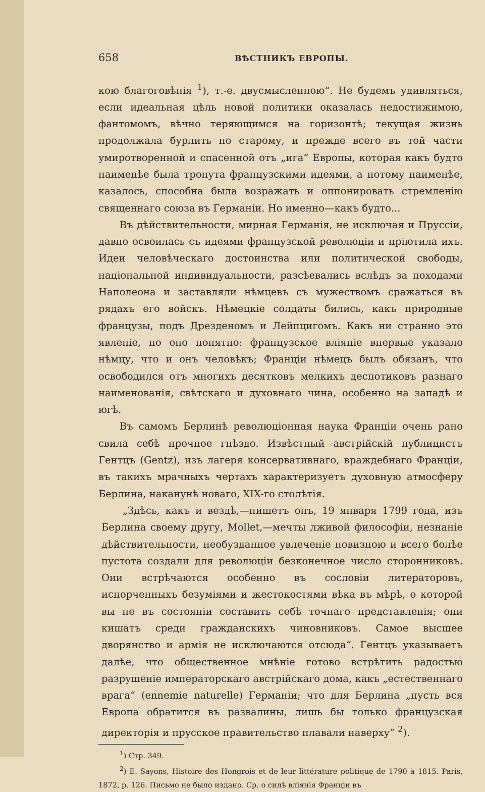658 ВѢСТНИКЪ ЕВРОПЫ.
кою благоговѣнія <sup>1</sup>), т.-е. двусмысленною“. Не будемъ удивляться, если идеальная цѣль новой политики оказалась недостижимою, фантомомъ, вѣчно теряющимся на горизонтѣ; текущая жизнь продолжала бурлить по старому, и прежде всего въ той части умиротворенной и спасенной отъ „ига“ Европы, которая какъ будто наименѣе была тронута французскими идеями, а потому наименѣе, казалось, способна была возражать и оппонировать стремленію священнаго союза въ Германіи. Но именно—какъ будто...
Въ дѣйствительности, мирная Германія, не исключая и Пруссіи, давно освоилась съ идеями французской революціи и пріютила ихъ. Идеи человѣческаго достоинства или политической свободы, національной индивидуальности, разсѣевались вслѣдъ за походами Наполеона и заставляли нѣмцевъ съ мужествомъ сражаться въ рядахъ его войскъ. Нѣмецкіе солдаты бились, какъ природные французы, подъ Дрезденомъ и Лейпцигомъ. Какъ ни странно это явленіе, но оно понятно: французское вліяніе впервые указало нѣмцу, что и онъ человѣкъ; Франціи нѣмецъ былъ обязанъ, что освободился отъ многихъ десятковъ мелкихъ деспотиковъ разнаго наименованія, свѣтскаго и духовнаго чина, особенно на западѣ и югѣ.
Въ самомъ Берлинѣ революціонная наука Франціи очень рано свила себѣ прочное гнѣздо. Извѣстный австрійскій публицистъ Гентцъ (Gentz), изъ лагеря консервативнаго, враждебнаго Франціи, въ такихъ мрачныхъ чертахъ характеризуетъ духовную атмосферу Берлина, наканунѣ новаго, XIX-го столѣтія.
„Здѣсь, какъ и вездѣ,—пишетъ онъ, 19 января 1799 года, изъ Берлина своему другу, Mollet,—мечты лживой философіи, незнаніе дѣйствительности, необузданное увлеченіе новизною и всего болѣе пустота создали для революціи безконечное число сторонниковъ. Они встрѣчаются особенно въ сословіи литераторовъ, испорченныхъ безуміями и жестокостями вѣка въ мѣрѣ, о которой вы не въ состояніи составить себѣ точнаго представленія; они кишатъ среди гражданскихъ чиновниковъ. Самое высшее дворянство и армія не исключаются отсюда“. Гентцъ указываетъ далѣе, что общественное мнѣніе готово встрѣтить радостью разрушеніе императорскаго австрійскаго дома, какъ „естественнаго врага“ (ennemie naturelle) Германіи; что для Берлина „пусть вся Европа обратится въ развалины, лишь бы только французская директорія и прусское правительство плавали наверху“ <sup>2</sup>).
<sup>1</sup>) Стр. 349.
<sup>2</sup>) E. Sayons, Histoire des Hongrois et de leur littérature politique de 1790 à 1815. Paris, 1872, p. 126. Письмо не было издано. Ср. о силѣ вліянія Франціи въ